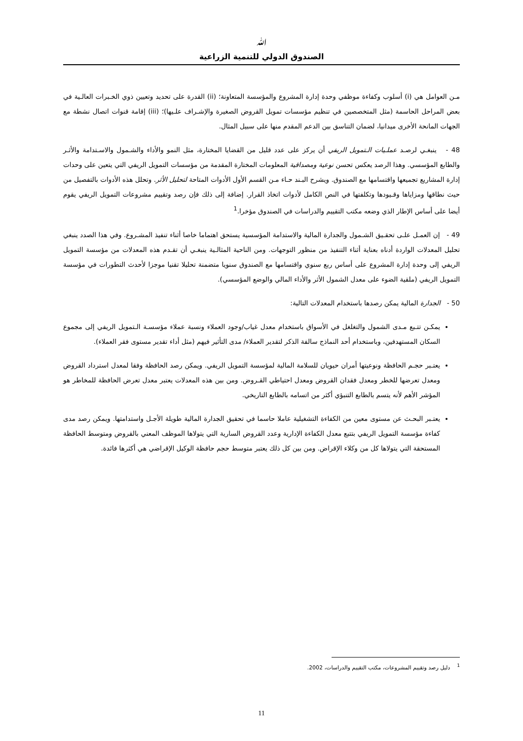ﷲ
الصندوق الدولي للتنمية الزراعية
مـن العوامل هي (i) أسلوب وكفاءة موظفي وحدة إدارة المشروع والمؤسسة المتعاونة؛ (ii) القدرة على تحديد وتعيين ذوي الخـبرات العالـية في بعض المراحل الحاسمة (مثل المتخصصين في تنظيم مؤسسات تمويل القروض الصغيرة والإشـراف علـيها)؛ (iii) إقامة قنوات اتصال نشطة مع الجهات المانحة الأخرى ميدانيا، لضمان التناسق بين الدعم المقدم منها على سبيل المثال.
48 - ينبغـي لرصـد عملـيات الـتمويل الريفي أن يركز على عدد قليل من القضايا المختارة، مثل النمو والأداء والشـمول والاسـتدامة والأثـر والطابع المؤسسي. وهذا الرصد يعكس تحسن نوعية ومصداقية المعلومات المختارة المقدمة من مؤسسات التمويل الريفي التي يتعين على وحدات إدارة المشاريع تجميعها واقتسامها مع الصندوق. ويشرح البـند حـاء مـن القسم الأول الأدوات المتاحة لتحليل الأثر. وتحلل هذه الأدوات بالتفصيل من حيث نطاقها ومزاياها وقـيودها وتكلفتها في النص الكامل لأدوات اتخاذ القرار. إضافة إلى ذلك فإن رصد وتقييم مشروعات التمويل الريفي يقوم أيضا على أساس الإطار الذي وضعه مكتب التقييم والدراسات في الصندوق مؤخرا.<sup>1</sup>
49 - إن العمـل علـى تحقـيق الشـمول والجدارة المالية والاستدامة المؤسسية يستحق اهتماما خاصا أثناء تنفيذ المشـروع. وفي هذا الصدد ينبغي تحليل المعدلات الواردة أدناه بعناية أثناء التنفيذ من منظور التوجهات. ومن الناحية المثالـية ينبغـي أن تقـدم هذه المعدلات من مؤسسة التمويل الريفي إلى وحدة إدارة المشروع على أساس ربع سنوي واقتسامها مع الصندوق سنويا متضمنة تحليلا تقنيا موجزا لأحدث التطورات في مؤسسة التمويل الريفي (ملقية الضوء على معدل الشمول الأثر والأداء المالي والوضع المؤسسي).
50 - الجدارة المالية يمكن رصدها باستخدام المعدلات التالية:
يمكـن تتـبع مـدى الشمول والتغلغل في الأسواق باستخدام معدل غياب/وجود العملاء ونسبة عملاء مؤسسـة الـتمويل الريفي إلى مجموع السكان المستهدفين، وباستخدام أحد النماذج سالفة الذكر لتقدير العملاء/ مدى التأثير فيهم (مثل أداء تقدير مستوى فقر العملاء).
يعتـبر حجـم الحافظة ونوعيتها أمران حيويان للسلامة المالية لمؤسسة التمويل الريفي. ويمكن رصد الحافظة وفقا لمعدل استرداد القروض ومعدل تعرضها للخطر ومعدل فقدان القروض ومعدل احتياطي القـروض. ومن بين هذه المعدلات يعتبر معدل تعرض الحافظة للمخاطر هو المؤشر الأهم لأنه يتسم بالطابع التنبؤي أكثر من اتسامه بالطابع التاريخي.
يعتـبر البحـث عن مستوى معين من الكفاءة التشغيلية عاملا حاسما في تحقيق الجدارة المالية طويلة الأجـل واستدامتها. ويمكن رصد مدى كفاءة مؤسسة التمويل الريفي بتتبع معدل الكفاءة الإدارية وعدد القروض السارية التي يتولاها الموظف المعني بالقروض ومتوسط الحافظة المستحقة التي يتولاها كل من وكلاء الإقراض. ومن بين كل ذلك يعتبر متوسط حجم حافظة الوكيل الإقراضي هي أكثرها فائدة.
<sup>1</sup> دليل رصد وتقييم المشروعات، مكتب التقييم والدراسات، 2002.
11